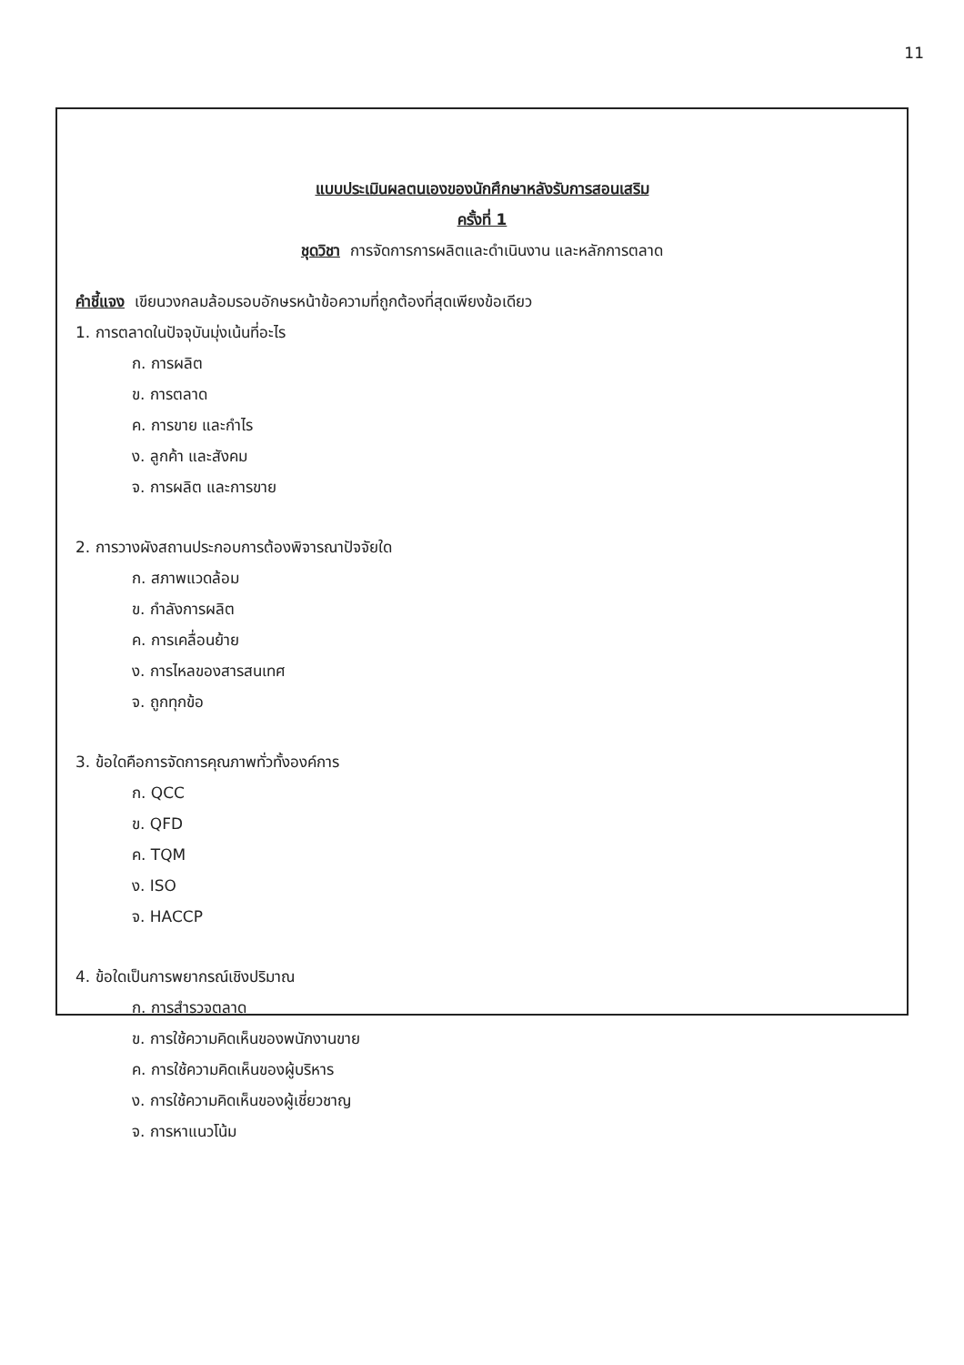11
แบบประเมินผลตนเองของนักศึกษาหลังรับการสอนเสริม
ครั้งที่ 1
ชุดวิชา การจัดการการผลิตและดำเนินงาน และหลักการตลาด
คำชี้แจง เขียนวงกลมล้อมรอบอักษรหน้าข้อความที่ถูกต้องที่สุดเพียงข้อเดียว
1. การตลาดในปัจจุบันมุ่งเน้นที่อะไร
ก. การผลิต
ข. การตลาด
ค. การขาย และกำไร
ง. ลูกค้า และสังคม
จ. การผลิต และการขาย
2. การวางผังสถานประกอบการต้องพิจารณาปัจจัยใด
ก. สภาพแวดล้อม
ข. กำลังการผลิต
ค. การเคลื่อนย้าย
ง. การไหลของสารสนเทศ
จ. ถูกทุกข้อ
3. ข้อใดคือการจัดการคุณภาพทั่วทั้งองค์การ
ก. QCC
ข. QFD
ค. TQM
ง. ISO
จ. HACCP
4. ข้อใดเป็นการพยากรณ์เชิงปริมาณ
ก. การสำรวจตลาด
ข. การใช้ความคิดเห็นของพนักงานขาย
ค. การใช้ความคิดเห็นของผู้บริหาร
ง. การใช้ความคิดเห็นของผู้เชี่ยวชาญ
จ. การหาแนวโน้ม